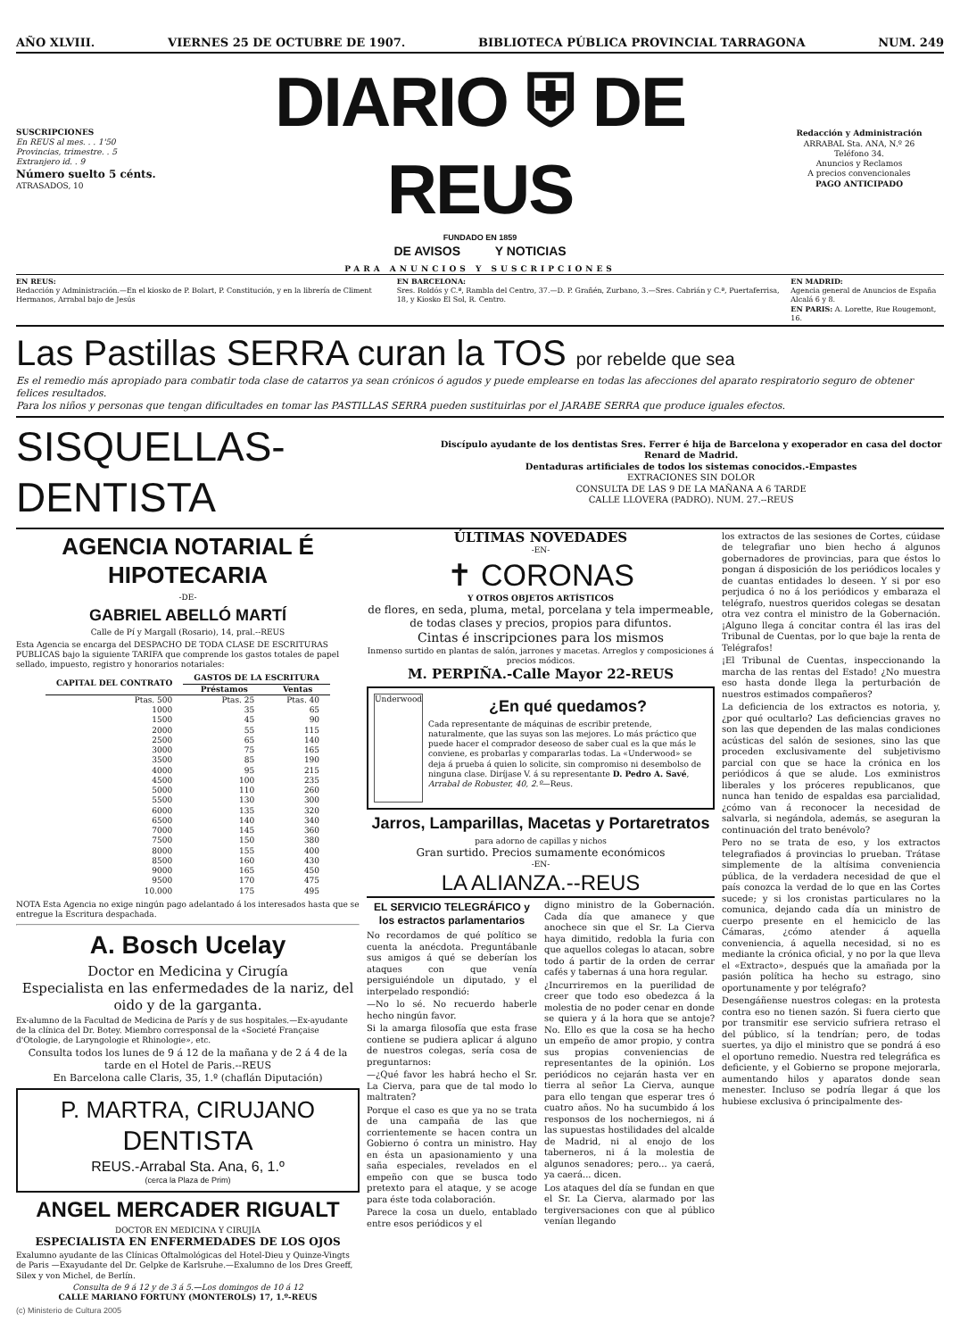AÑO XLVIII. VIERNES 25 DE OCTUBRE DE 1907. BIBLIOTECA PÚBLICA PROVINCIAL TARRAGONA NUM. 249
SUSCRIPCIONES
En REUS al mes. . . 1'50
Provincias, trimestre. . 5
Extranjero id. . 9
Número suelto 5 cénts.
ATRASADOS, 10
DIARIO ⛨ DE REUS
FUNDADO EN 1859
DE AVISOS Y NOTICIAS
Redacción y Administración
ARRABAL Sta. ANA, N.º 26
Teléfono 34.
Anuncios y Reclamos
A precios convencionales
PAGO ANTICIPADO
PARA ANUNCIOS Y SUSCRIPCIONES
EN REUS:
Redacción y Administración.—En el kiosko de P. Bolart, P. Constitución, y en la librería de Climent Hermanos, Arrabal bajo de Jesús
EN BARCELONA:
Sres. Roldós y C.ª, Rambla del Centro, 37.—D. P. Grañén, Zurbano, 3.—Sres. Cabrián y C.ª, Puertaferrisa, 18, y Kiosko El Sol, R. Centro.
EN MADRID:
Agencia general de Anuncios de España Alcalá 6 y 8.
EN PARIS: A. Lorette, Rue Rougemont, 16.
Las Pastillas SERRA curan la TOS por rebelde que sea
Es el remedio más apropiado para combatir toda clase de catarros ya sean crónicos ó agudos y puede emplearse en todas las afecciones del aparato respiratorio seguro de obtener felices resultados.
Para los niños y personas que tengan dificultades en tomar las PASTILLAS SERRA pueden sustituirlas por el JARABE SERRA que produce iguales efectos.
SISQUELLAS-DENTISTA
Discípulo ayudante de los dentistas Sres. Ferrer é hija de Barcelona y exoperador en casa del doctor Renard de Madrid.
Dentaduras artificiales de todos los sistemas conocidos.-Empastes
EXTRACIONES SIN DOLOR
CONSULTA DE LAS 9 DE LA MAÑANA A 6 TARDE
CALLE LLOVERA (PADRO). NUM. 27.--REUS
AGENCIA NOTARIAL É HIPOTECARIA
-DE-
GABRIEL ABELLÓ MARTÍ
Calle de Pí y Margall (Rosario), 14, pral.--REUS
Esta Agencia se encarga del DESPACHO DE TODA CLASE DE ESCRITURAS PUBLICAS bajo la siguiente TARIFA que comprende los gastos totales de papel sellado, impuesto, registro y honorarios notariales:
| CAPITAL DEL CONTRATO | GASTOS DE LA ESCRITURA | |
| --- | --- | --- |
| | Préstamos | Ventas |
| Ptas. 500 | Ptas. 25 | Ptas. 40 |
| 1000 | 35 | 65 |
| 1500 | 45 | 90 |
| 2000 | 55 | 115 |
| 2500 | 65 | 140 |
| 3000 | 75 | 165 |
| 3500 | 85 | 190 |
| 4000 | 95 | 215 |
| 4500 | 100 | 235 |
| 5000 | 110 | 260 |
| 5500 | 130 | 300 |
| 6000 | 135 | 320 |
| 6500 | 140 | 340 |
| 7000 | 145 | 360 |
| 7500 | 150 | 380 |
| 8000 | 155 | 400 |
| 8500 | 160 | 430 |
| 9000 | 165 | 450 |
| 9500 | 170 | 475 |
| 10.000 | 175 | 495 |
NOTA Esta Agencia no exige ningún pago adelantado á los interesados hasta que se entregue la Escritura despachada.
A. Bosch Ucelay
Doctor en Medicina y Cirugía
Especialista en las enfermedades de la nariz, del oido y de la garganta.
Ex-alumno de la Facultad de Medicina de París y de sus hospitales.—Ex-ayudante de la clínica del Dr. Botey. Miembro corresponsal de la «Societé Française d'Otologie, de Laryngologie et Rhinologie», etc.
Consulta todos los lunes de 9 á 12 de la mañana y de 2 á 4 de la tarde en el Hotel de Paris.--REUS
En Barcelona calle Claris, 35, 1.º (chaflán Diputación)
P. MARTRA, CIRUJANO
DENTISTA
REUS.-Arrabal Sta. Ana, 6, 1.º
(cerca la Plaza de Prim)
ANGEL MERCADER RIGUALT
DOCTOR EN MEDICINA Y CIRUJÍA
ESPECIALISTA EN ENFERMEDADES DE LOS OJOS
Exalumno ayudante de las Clínicas Oftalmológicas del Hotel-Dieu y Quinze-Vingts de Paris —Exayudante del Dr. Gelpke de Karlsruhe.—Exalumno de los Dres Greeff, Silex y von Michel, de Berlín.
Consulta de 9 á 12 y de 3 á 5.—Los domingos de 10 á 12
CALLE MARIANO FORTUNY (MONTEROLS) 17, 1.º-REUS
ÚLTIMAS NOVEDADES
-EN-
✝ CORONAS
Y OTROS OBJETOS ARTÍSTICOS
de flores, en seda, pluma, metal, porcelana y tela impermeable, de todas clases y precios, propios para difuntos.
Cintas é inscripciones para los mismos
Inmenso surtido en plantas de salón, jarrones y macetas. Arreglos y composiciones á precios módicos.
M. PERPIÑA.-Calle Mayor 22-REUS
Underwood
¿En qué quedamos?
Cada representante de máquinas de escribir pretende, naturalmente, que las suyas son las mejores. Lo más práctico que puede hacer el comprador deseoso de saber cual es la que más le conviene, es probarlas y compararlas todas. La «Underwood» se deja á prueba á quien lo solicite, sin compromiso ni desembolso de ninguna clase. Diríjase V. á su representante D. Pedro A. Savé, Arrabal de Robuster, 40, 2.º—Reus.
Jarros, Lamparillas, Macetas y Portaretratos
para adorno de capillas y nichos
Gran surtido. Precios sumamente económicos
-EN-
LA ALIANZA.--REUS
EL SERVICIO TELEGRÁFICO y los estractos parlamentarios
No recordamos de qué político se cuenta la anécdota. Preguntábanle sus amigos á qué se deberían los ataques con que venía persiguiéndole un diputado, y el interpelado respondió:
—No lo sé. No recuerdo haberle hecho ningún favor.
Si la amarga filosofía que esta frase contiene se pudiera aplicar á alguno de nuestros colegas, sería cosa de preguntarnos:
—¿Qué favor les habrá hecho el Sr. La Cierva, para que de tal modo lo maltraten?
Porque el caso es que ya no se trata de una campaña de las que corrientemente se hacen contra un Gobierno ó contra un ministro. Hay en ésta un apasionamiento y una saña especiales, revelados en el empeño con que se busca todo pretexto para el ataque, y se acoge para éste toda colaboración.
Parece la cosa un duelo, entablado entre esos periódicos y el
digno ministro de la Gobernación. Cada día que amanece y que anochece sin que el Sr. La Cierva haya dimitido, redobla la furia con que aquellos colegas lo atacan, sobre todo á partir de la orden de cerrar cafés y tabernas á una hora regular.
¿Incurriremos en la puerilidad de creer que todo eso obedezca á la molestia de no poder cenar en donde se quiera y á la hora que se antoje? No. Ello es que la cosa se ha hecho un empeño de amor propio, y contra sus propias conveniencias de representantes de la opinión. Los periódicos no cejarán hasta ver en tierra al señor La Cierva, aunque para ello tengan que esperar tres ó cuatro años. No ha sucumbido á los responsos de los nocherniegos, ni á las supuestas hostilidades del alcalde de Madrid, ni al enojo de los taberneros, ni á la molestia de algunos senadores; pero... ya caerá, ya caerá... dicen.
Los ataques del día se fundan en que el Sr. La Cierva, alarmado por las tergiversaciones con que al público venían llegando
los extractos de las sesiones de Cortes, cúidase de telegrafiar uno bien hecho á algunos gobernadores de provincias, para que éstos lo pongan á disposición de los periódicos locales y de cuantas entidades lo deseen. Y si por eso perjudica ó no á los periódicos y embaraza el telégrafo, nuestros queridos colegas se desatan otra vez contra el ministro de la Gobernación. ¡Alguno llega á concitar contra él las iras del Tribunal de Cuentas, por lo que baje la renta de Telégrafos!
¡El Tribunal de Cuentas, inspeccionando la marcha de las rentas del Estado! ¿No muestra eso hasta donde llega la perturbación de nuestros estimados compañeros?
La deficiencia de los extractos es notoria, y, ¿por qué ocultarlo? Las deficiencias graves no son las que dependen de las malas condiciones acústicas del salón de sesiones, sino las que proceden exclusivamente del subjetivismo parcial con que se hace la crónica en los periódicos á que se alude. Los exministros liberales y los próceres republicanos, que nunca han tenido de espaldas esa parcialidad, ¿cómo van á reconocer la necesidad de salvarla, si negándola, además, se aseguran la continuación del trato benévolo?
Pero no se trata de eso, y los extractos telegrafiados á provincias lo prueban. Trátase simplemente de la altísima conveniencia pública, de la verdadera necesidad de que el país conozca la verdad de lo que en las Cortes sucede; y si los cronistas particulares no la comunica, dejando cada día un ministro de cuerpo presente en el hemiciclo de las Cámaras, ¿cómo atender á aquella conveniencia, á aquella necesidad, si no es mediante la crónica oficial, y no por la que lleva el «Extracto», después que la amañada por la pasión política ha hecho su estrago, sino oportunamente y por telégrafo?
Desengáñense nuestros colegas: en la protesta contra eso no tienen sazón. Si fuera cierto que por transmitir ese servicio sufriera retraso el del público, sí la tendrían; pero, de todas suertes, ya dijo el ministro que se pondrá á eso el oportuno remedio. Nuestra red telegráfica es deficiente, y el Gobierno se propone mejorarla, aumentando hilos y aparatos donde sean menester. Incluso se podría llegar á que los hubiese exclusiva ó principalmente des-
(c) Ministerio de Cultura 2005